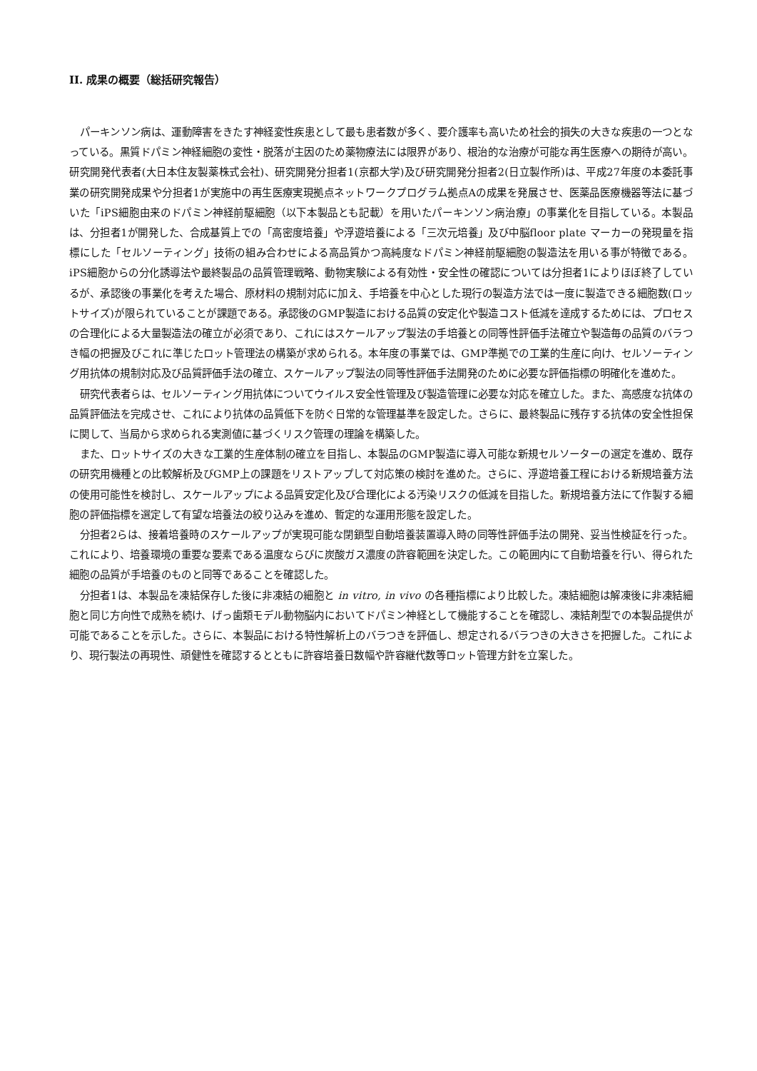II. 成果の概要（総括研究報告）
パーキンソン病は、運動障害をきたす神経変性疾患として最も患者数が多く、要介護率も高いため社会的損失の大きな疾患の一つとなっている。黒質ドパミン神経細胞の変性・脱落が主因のため薬物療法には限界があり、根治的な治療が可能な再生医療への期待が高い。研究開発代表者(大日本住友製薬株式会社)、研究開発分担者1(京都大学)及び研究開発分担者2(日立製作所)は、平成27年度の本委託事業の研究開発成果や分担者1が実施中の再生医療実現拠点ネットワークプログラム拠点Aの成果を発展させ、医薬品医療機器等法に基づいた「iPS細胞由来のドパミン神経前駆細胞（以下本製品とも記載）を用いたパーキンソン病治療」の事業化を目指している。本製品は、分担者1が開発した、合成基質上での「高密度培養」や浮遊培養による「三次元培養」及び中脳floor plate マーカーの発現量を指標にした「セルソーティング」技術の組み合わせによる高品質かつ高純度なドパミン神経前駆細胞の製造法を用いる事が特徴である。iPS細胞からの分化誘導法や最終製品の品質管理戦略、動物実験による有効性・安全性の確認については分担者1によりほぼ終了しているが、承認後の事業化を考えた場合、原材料の規制対応に加え、手培養を中心とした現行の製造方法では一度に製造できる細胞数(ロットサイズ)が限られていることが課題である。承認後のGMP製造における品質の安定化や製造コスト低減を達成するためには、プロセスの合理化による大量製造法の確立が必須であり、これにはスケールアップ製法の手培養との同等性評価手法確立や製造毎の品質のバラつき幅の把握及びこれに準じたロット管理法の構築が求められる。本年度の事業では、GMP準拠での工業的生産に向け、セルソーティング用抗体の規制対応及び品質評価手法の確立、スケールアップ製法の同等性評価手法開発のために必要な評価指標の明確化を進めた。
研究代表者らは、セルソーティング用抗体についてウイルス安全性管理及び製造管理に必要な対応を確立した。また、高感度な抗体の品質評価法を完成させ、これにより抗体の品質低下を防ぐ日常的な管理基準を設定した。さらに、最終製品に残存する抗体の安全性担保に関して、当局から求められる実測値に基づくリスク管理の理論を構築した。
また、ロットサイズの大きな工業的生産体制の確立を目指し、本製品のGMP製造に導入可能な新規セルソーターの選定を進め、既存の研究用機種との比較解析及びGMP上の課題をリストアップして対応策の検討を進めた。さらに、浮遊培養工程における新規培養方法の使用可能性を検討し、スケールアップによる品質安定化及び合理化による汚染リスクの低減を目指した。新規培養方法にて作製する細胞の評価指標を選定して有望な培養法の絞り込みを進め、暫定的な運用形態を設定した。
分担者2らは、接着培養時のスケールアップが実現可能な閉鎖型自動培養装置導入時の同等性評価手法の開発、妥当性検証を行った。これにより、培養環境の重要な要素である温度ならびに炭酸ガス濃度の許容範囲を決定した。この範囲内にて自動培養を行い、得られた細胞の品質が手培養のものと同等であることを確認した。
分担者1は、本製品を凍結保存した後に非凍結の細胞と in vitro, in vivo の各種指標により比較した。凍結細胞は解凍後に非凍結細胞と同じ方向性で成熟を続け、げっ歯類モデル動物脳内においてドパミン神経として機能することを確認し、凍結剤型での本製品提供が可能であることを示した。さらに、本製品における特性解析上のバラつきを評価し、想定されるバラつきの大きさを把握した。これにより、現行製法の再現性、頑健性を確認するとともに許容培養日数幅や許容継代数等ロット管理方針を立案した。